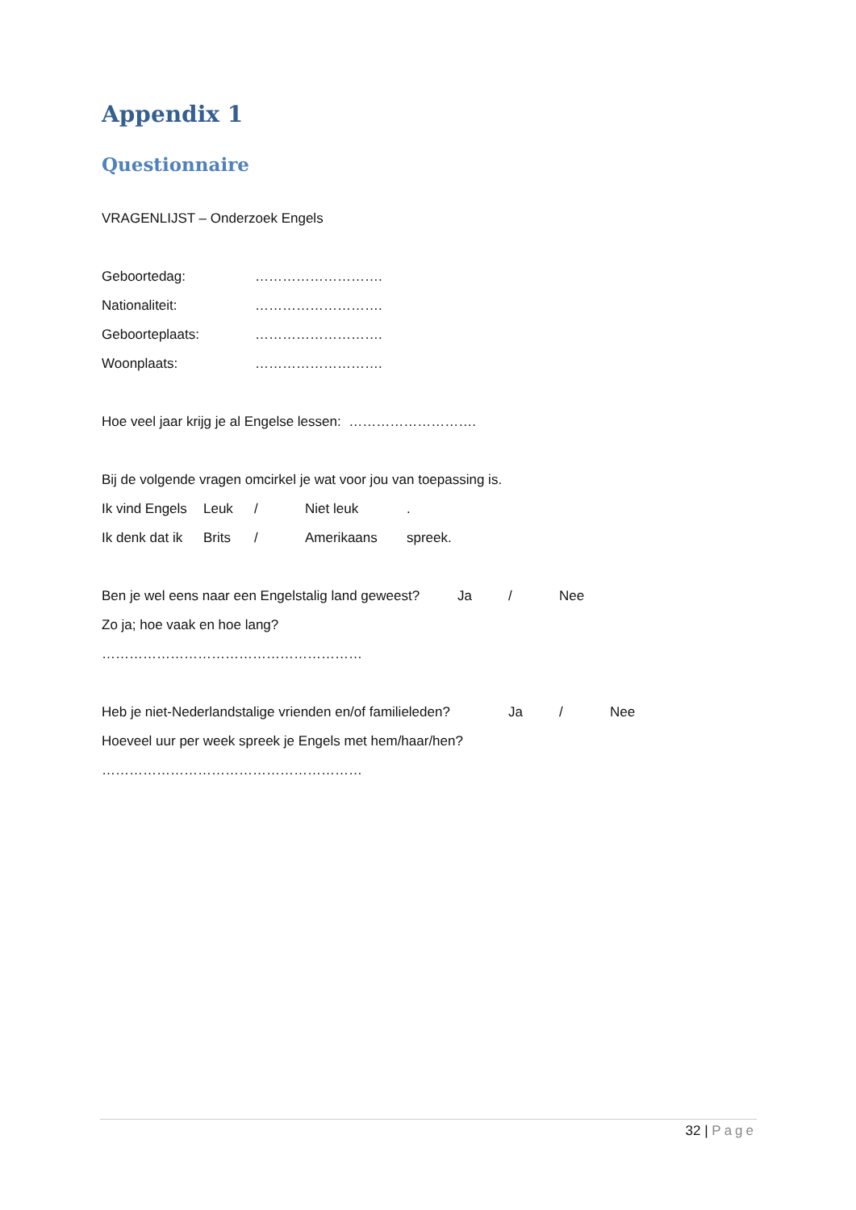Appendix 1
Questionnaire
VRAGENLIJST – Onderzoek Engels
Geboortedag: ……………………….
Nationaliteit: ……………………….
Geboorteplaats: ……………………….
Woonplaats: ……………………….
Hoe veel jaar krijg je al Engelse lessen: ……………………….
Bij de volgende vragen omcirkel je wat voor jou van toepassing is.
Ik vind Engels Leuk / Niet leuk.
Ik denk dat ik Brits / Amerikaans spreek.
Ben je wel eens naar een Engelstalig land geweest? Ja / Nee
Zo ja; hoe vaak en hoe lang?
…………………………………………………
Heb je niet-Nederlandstalige vrienden en/of familieleden? Ja / Nee
Hoeveel uur per week spreek je Engels met hem/haar/hen?
…………………………………………………
32 | Page